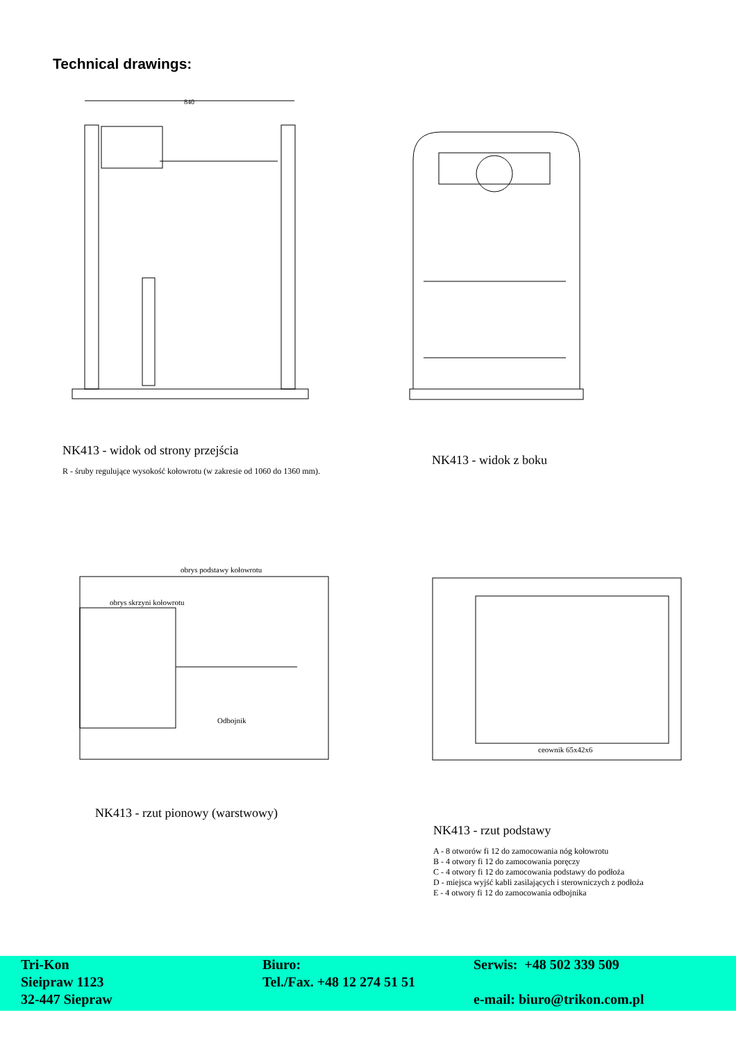Technical drawings:
840
NK413 - widok od strony przejścia
R - śruby regulujące wysokość kołowrotu (w zakresie od 1060 do 1360 mm).
NK413 - widok z boku
obrys podstawy kołowrotu
obrys skrzyni kołowrotu
Odbojnik
ceownik 65x42x6
NK413 - rzut pionowy (warstwowy)
NK413 - rzut podstawy
A - 8 otworów fi 12 do zamocowania nóg kołowrotu
B - 4 otwory fi 12 do zamocowania poręczy
C - 4 otwory fi 12 do zamocowania podstawy do podłoża
D - miejsca wyjść kabli zasilających i sterowniczych z podłoża
E - 4 otwory fi 12 do zamocowania odbojnika
Tri-Kon
Sieipraw 1123
32-447 Siepraw
Biuro:
Tel./Fax. +48 12 274 51 51
Serwis: +48 502 339 509
e-mail: biuro@trikon.com.pl